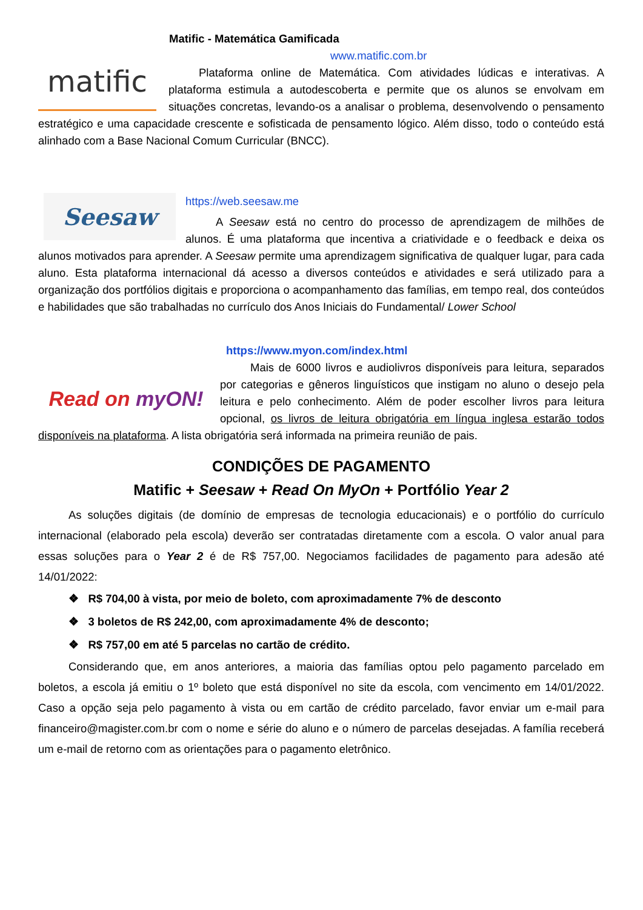Matific - Matemática Gamificada
www.matific.com.br
matific
Plataforma online de Matemática. Com atividades lúdicas e interativas. A plataforma estimula a autodescoberta e permite que os alunos se envolvam em situações concretas, levando-os a analisar o problema, desenvolvendo o pensamento estratégico e uma capacidade crescente e sofisticada de pensamento lógico. Além disso, todo o conteúdo está alinhado com a Base Nacional Comum Curricular (BNCC).
Seesaw
https://web.seesaw.me
A Seesaw está no centro do processo de aprendizagem de milhões de alunos. É uma plataforma que incentiva a criatividade e o feedback e deixa os alunos motivados para aprender. A Seesaw permite uma aprendizagem significativa de qualquer lugar, para cada aluno. Esta plataforma internacional dá acesso a diversos conteúdos e atividades e será utilizado para a organização dos portfólios digitais e proporciona o acompanhamento das famílias, em tempo real, dos conteúdos e habilidades que são trabalhadas no currículo dos Anos Iniciais do Fundamental/ Lower School
https://www.myon.com/index.html
Read on myON!
Mais de 6000 livros e audiolivros disponíveis para leitura, separados por categorias e gêneros linguísticos que instigam no aluno o desejo pela leitura e pelo conhecimento. Além de poder escolher livros para leitura opcional, os livros de leitura obrigatória em língua inglesa estarão todos disponíveis na plataforma. A lista obrigatória será informada na primeira reunião de pais.
CONDIÇÕES DE PAGAMENTO
Matific + Seesaw + Read On MyOn + Portfólio Year 2
As soluções digitais (de domínio de empresas de tecnologia educacionais) e o portfólio do currículo internacional (elaborado pela escola) deverão ser contratadas diretamente com a escola. O valor anual para essas soluções para o Year 2 é de R$ 757,00. Negociamos facilidades de pagamento para adesão até 14/01/2022:
❖ R$ 704,00 à vista, por meio de boleto, com aproximadamente 7% de desconto
❖ 3 boletos de R$ 242,00, com aproximadamente 4% de desconto;
❖ R$ 757,00 em até 5 parcelas no cartão de crédito.
Considerando que, em anos anteriores, a maioria das famílias optou pelo pagamento parcelado em boletos, a escola já emitiu o 1º boleto que está disponível no site da escola, com vencimento em 14/01/2022. Caso a opção seja pelo pagamento à vista ou em cartão de crédito parcelado, favor enviar um e-mail para financeiro@magister.com.br com o nome e série do aluno e o número de parcelas desejadas. A família receberá um e-mail de retorno com as orientações para o pagamento eletrônico.